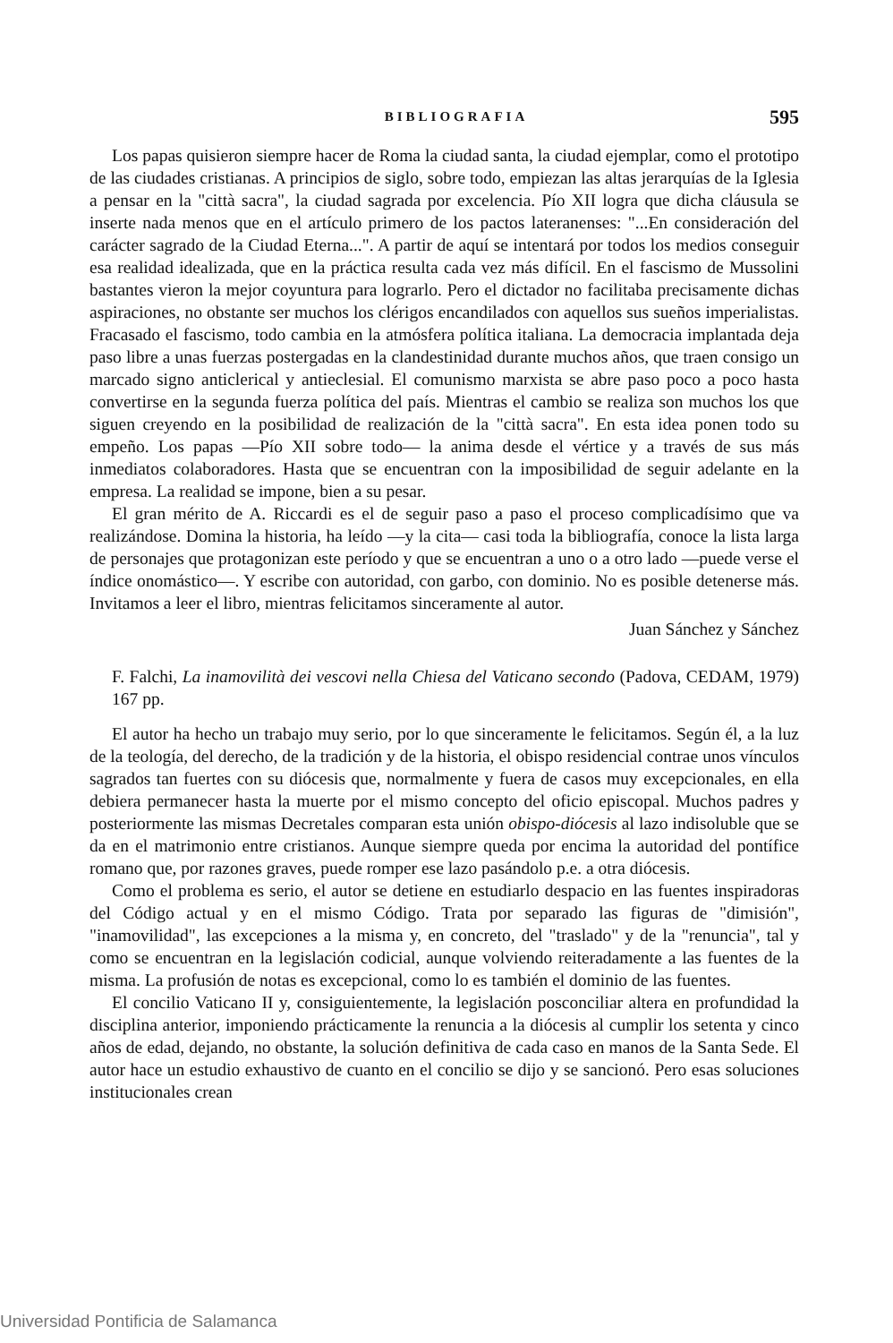BIBLIOGRAFIA 595
Los papas quisieron siempre hacer de Roma la ciudad santa, la ciudad ejemplar, como el prototipo de las ciudades cristianas. A principios de siglo, sobre todo, empiezan las altas jerarquías de la Iglesia a pensar en la "città sacra", la ciudad sagrada por excelencia. Pío XII logra que dicha cláusula se inserte nada menos que en el artículo primero de los pactos lateranenses: "...En consideración del carácter sagrado de la Ciudad Eterna...". A partir de aquí se intentará por todos los medios conseguir esa realidad idealizada, que en la práctica resulta cada vez más difícil. En el fascismo de Mussolini bastantes vieron la mejor coyuntura para lograrlo. Pero el dictador no facilitaba precisamente dichas aspiraciones, no obstante ser muchos los clérigos encandilados con aquellos sus sueños imperialistas. Fracasado el fascismo, todo cambia en la atmósfera política italiana. La democracia implantada deja paso libre a unas fuerzas postergadas en la clandestinidad durante muchos años, que traen consigo un marcado signo anticlerical y antieclesial. El comunismo marxista se abre paso poco a poco hasta convertirse en la segunda fuerza política del país. Mientras el cambio se realiza son muchos los que siguen creyendo en la posibilidad de realización de la "città sacra". En esta idea ponen todo su empeño. Los papas —Pío XII sobre todo— la anima desde el vértice y a través de sus más inmediatos colaboradores. Hasta que se encuentran con la imposibilidad de seguir adelante en la empresa. La realidad se impone, bien a su pesar.
El gran mérito de A. Riccardi es el de seguir paso a paso el proceso complicadísimo que va realizándose. Domina la historia, ha leído —y la cita— casi toda la bibliografía, conoce la lista larga de personajes que protagonizan este período y que se encuentran a uno o a otro lado —puede verse el índice onomástico—. Y escribe con autoridad, con garbo, con dominio. No es posible detenerse más. Invitamos a leer el libro, mientras felicitamos sinceramente al autor.
Juan Sánchez y Sánchez
F. Falchi, La inamovilità dei vescovi nella Chiesa del Vaticano secondo (Padova, CEDAM, 1979) 167 pp.
El autor ha hecho un trabajo muy serio, por lo que sinceramente le felicitamos. Según él, a la luz de la teología, del derecho, de la tradición y de la historia, el obispo residencial contrae unos vínculos sagrados tan fuertes con su diócesis que, normalmente y fuera de casos muy excepcionales, en ella debiera permanecer hasta la muerte por el mismo concepto del oficio episcopal. Muchos padres y posteriormente las mismas Decretales comparan esta unión obispo-diócesis al lazo indisoluble que se da en el matrimonio entre cristianos. Aunque siempre queda por encima la autoridad del pontífice romano que, por razones graves, puede romper ese lazo pasándolo p.e. a otra diócesis.
Como el problema es serio, el autor se detiene en estudiarlo despacio en las fuentes inspiradoras del Código actual y en el mismo Código. Trata por separado las figuras de "dimisión", "inamovilidad", las excepciones a la misma y, en concreto, del "traslado" y de la "renuncia", tal y como se encuentran en la legislación codicial, aunque volviendo reiteradamente a las fuentes de la misma. La profusión de notas es excepcional, como lo es también el dominio de las fuentes.
El concilio Vaticano II y, consiguientemente, la legislación posconciliar altera en profundidad la disciplina anterior, imponiendo prácticamente la renuncia a la diócesis al cumplir los setenta y cinco años de edad, dejando, no obstante, la solución definitiva de cada caso en manos de la Santa Sede. El autor hace un estudio exhaustivo de cuanto en el concilio se dijo y se sancionó. Pero esas soluciones institucionales crean
Universidad Pontificia de Salamanca